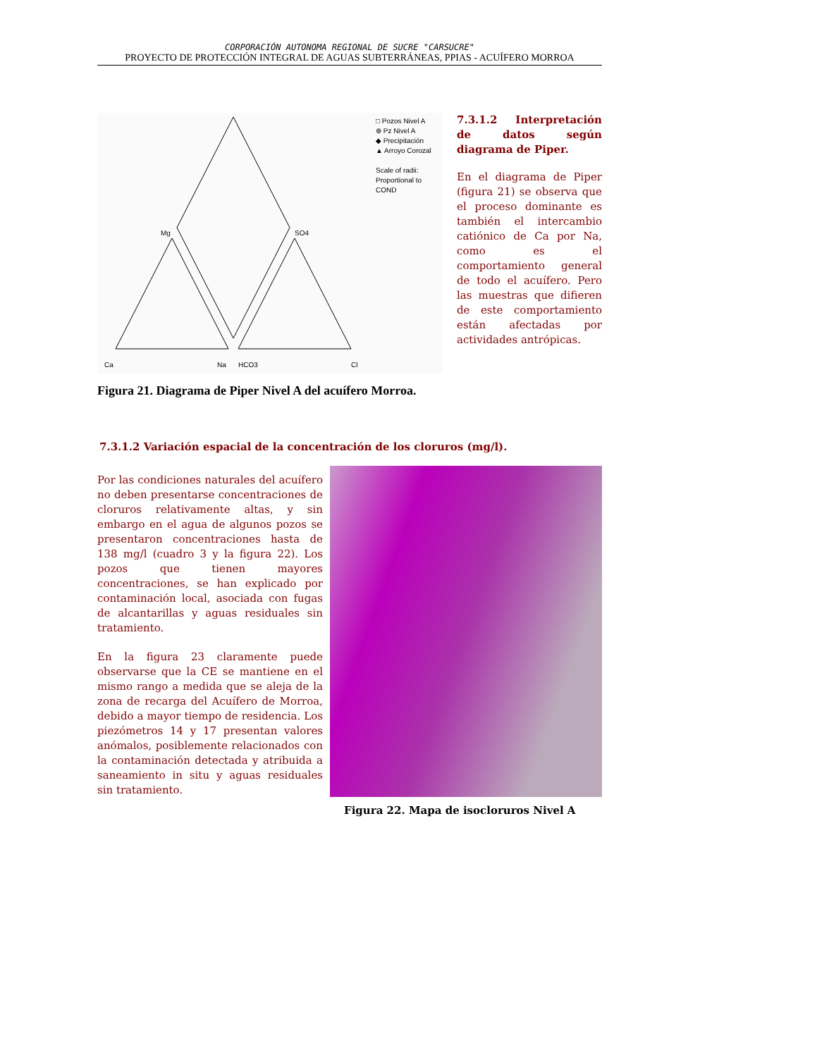CORPORACIÓN AUTONOMA REGIONAL DE SUCRE "CARSUCRE"
PROYECTO DE PROTECCIÓN INTEGRAL DE AGUAS SUBTERRÁNEAS, PPIAS - ACUÍFERO MORROA
□ Pozos Nivel A
⊕ Pz Nivel A
◆ Precipitación
▲ Arroyo Corozal
Scale of radii:
Proportional to COND
Mg SO4
Ca Na HCO3 Cl
7.3.1.2 Interpretación de datos según diagrama de Piper.
En el diagrama de Piper (figura 21) se observa que el proceso dominante es también el intercambio catiónico de Ca por Na, como es el comportamiento general de todo el acuífero. Pero las muestras que difieren de este comportamiento están afectadas por actividades antrópicas.
Figura 21. Diagrama de Piper Nivel A del acuífero Morroa.
7.3.1.2 Variación espacial de la concentración de los cloruros (mg/l).
Por las condiciones naturales del acuífero no deben presentarse concentraciones de cloruros relativamente altas, y sin embargo en el agua de algunos pozos se presentaron concentraciones hasta de 138 mg/l (cuadro 3 y la figura 22). Los pozos que tienen mayores concentraciones, se han explicado por contaminación local, asociada con fugas de alcantarillas y aguas residuales sin tratamiento.
En la figura 23 claramente puede observarse que la CE se mantiene en el mismo rango a medida que se aleja de la zona de recarga del Acuífero de Morroa, debido a mayor tiempo de residencia. Los piezómetros 14 y 17 presentan valores anómalos, posiblemente relacionados con la contaminación detectada y atribuida a saneamiento in situ y aguas residuales sin tratamiento.
Figura 22. Mapa de isocloruros Nivel A